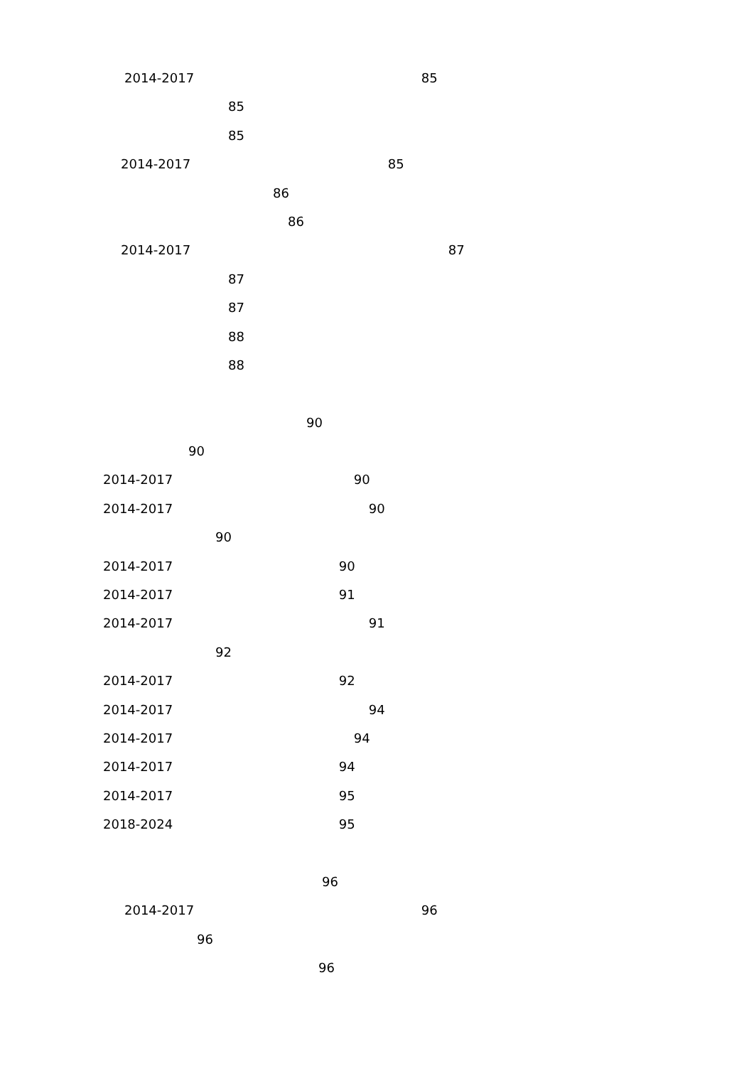2014-2017 85
85
85
2014-2017 85
86
86
2014-2017 87
87
87
88
88
90
90
2014-2017 90
2014-2017 90
90
2014-2017 90
2014-2017 91
2014-2017 91
92
2014-2017 92
2014-2017 94
2014-2017 94
2014-2017 94
2014-2017 95
2018-2024 95
96
2014-2017 96
96
96